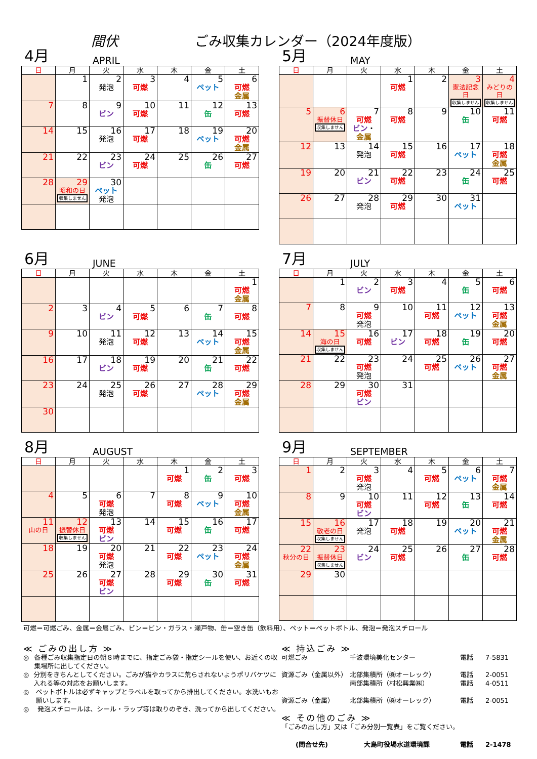間伏 ごみ収集カレンダー（2024年度版）
4月 APRIL
| 日 | 月 | 火 | 水 | 木 | 金 | 土 |
| --- | --- | --- | --- | --- | --- | --- |
| | 1 | 2 発泡 | 3 可燃 | 4 | 5 ペット | 6 可燃 金属 |
| 7 | 8 | 9 ビン | 10 可燃 | 11 | 12 缶 | 13 可燃 |
| 14 | 15 | 16 発泡 | 17 可燃 | 18 | 19 ペット | 20 可燃 金属 |
| 21 | 22 | 23 ビン | 24 可燃 | 25 | 26 缶 | 27 可燃 |
| 28 | 29 昭和の日 収集しません | 30 ペット 発泡 | | | | |
5月 MAY
| 日 | 月 | 火 | 水 | 木 | 金 | 土 |
| --- | --- | --- | --- | --- | --- | --- |
| | | | 1 可燃 | 2 | 3 憲法記念日 収集しません | 4 みどりの日 収集しません |
| 5 | 6 振替休日 収集しません | 7 可燃 ビン ・ 金属 | 8 可燃 | 9 | 10 缶 | 11 可燃 |
| 12 | 13 | 14 発泡 | 15 可燃 | 16 | 17 ペット | 18 可燃 金属 |
| 19 | 20 | 21 ビン | 22 可燃 | 23 | 24 缶 | 25 可燃 |
| 26 | 27 | 28 発泡 | 29 可燃 | 30 | 31 ペット | |
6月 JUNE
| 日 | 月 | 火 | 水 | 木 | 金 | 土 |
| --- | --- | --- | --- | --- | --- | --- |
| | | | | | | 1 可燃 金属 |
| 2 | 3 | 4 ビン | 5 可燃 | 6 | 7 缶 | 8 可燃 |
| 9 | 10 | 11 発泡 | 12 可燃 | 13 | 14 ペット | 15 可燃 金属 |
| 16 | 17 | 18 ビン | 19 可燃 | 20 | 21 缶 | 22 可燃 |
| 23 | 24 | 25 発泡 | 26 可燃 | 27 | 28 ペット | 29 可燃 金属 |
| 30 | | | | | | |
7月 JULY
| 日 | 月 | 火 | 水 | 木 | 金 | 土 |
| --- | --- | --- | --- | --- | --- | --- |
| | 1 | 2 ビン | 3 可燃 | 4 | 5 缶 | 6 可燃 |
| 7 | 8 | 9 可燃 発泡 | 10 | 11 可燃 | 12 ペット | 13 可燃 金属 |
| 14 | 15 海の日 収集しません | 16 可燃 | 17 ビン | 18 可燃 | 19 缶 | 20 可燃 |
| 21 | 22 | 23 可燃 発泡 | 24 | 25 可燃 | 26 ペット | 27 可燃 金属 |
| 28 | 29 | 30 可燃 ビン | 31 | | | |
8月 AUGUST
| 日 | 月 | 火 | 水 | 木 | 金 | 土 |
| --- | --- | --- | --- | --- | --- | --- |
| | | | | 1 可燃 | 2 缶 | 3 可燃 |
| 4 | 5 | 6 可燃 発泡 | 7 | 8 可燃 | 9 ペット | 10 可燃 金属 |
| 11 山の日 | 12 振替休日 収集しません | 13 可燃 ビン | 14 | 15 可燃 | 16 缶 | 17 可燃 |
| 18 | 19 | 20 可燃 発泡 | 21 | 22 可燃 | 23 ペット | 24 可燃 金属 |
| 25 | 26 | 27 可燃 ビン | 28 | 29 可燃 | 30 缶 | 31 可燃 |
9月 SEPTEMBER
| 日 | 月 | 火 | 水 | 木 | 金 | 土 |
| --- | --- | --- | --- | --- | --- | --- |
| 1 | 2 | 3 可燃 発泡 | 4 | 5 可燃 | 6 ペット | 7 可燃 金属 |
| 8 | 9 | 10 可燃 ビン | 11 | 12 可燃 | 13 缶 | 14 可燃 |
| 15 | 16 敬老の日 収集しません | 17 発泡 | 18 可燃 | 19 | 20 ペット | 21 可燃 金属 |
| 22 秋分の日 | 23 振替休日 収集しません | 24 ビン | 25 可燃 | 26 | 27 缶 | 28 可燃 |
| 29 | 30 | | | | | |
可燃＝可燃ごみ、金属＝金属ごみ、ビン＝ビン・ガラス・瀬戸物、缶＝空き缶（飲料用）、ペット＝ペットボトル、発泡＝発泡スチロール
≪ ごみの出し方 ≫
◎ 各種ごみ収集指定日の朝８時までに、指定ごみ袋・指定シールを使い、お近くの収集場所に出してください。
◎ 分別をきちんとしてください。ごみが猫やカラスに荒らされないようポリバケツに入れる等の対応をお願いします。
◎ ペットボトルは必ずキャップとラベルを取ってから排出してください。水洗いもお願いします。
◎ 発泡スチロールは、シール・ラップ等は取りのぞき、洗ってから出してください。
≪ 持込ごみ ≫
| 可燃ごみ | 千波環境美化センター | 電話 | 7-5831 |
| 資源ごみ（金属以外） | 北部集積所（㈱オーレック） 南部集積所（村松興業㈱） | 電話 電話 | 2-0051 4-0511 |
| 資源ごみ（金属） | 北部集積所（㈱オーレック） | 電話 | 2-0051 |
≪ その他のごみ ≫
「ごみの出し方」又は「ごみ分別一覧表」をご覧ください。
(問合せ先) 大島町役場水道環境課 電話 2-1478